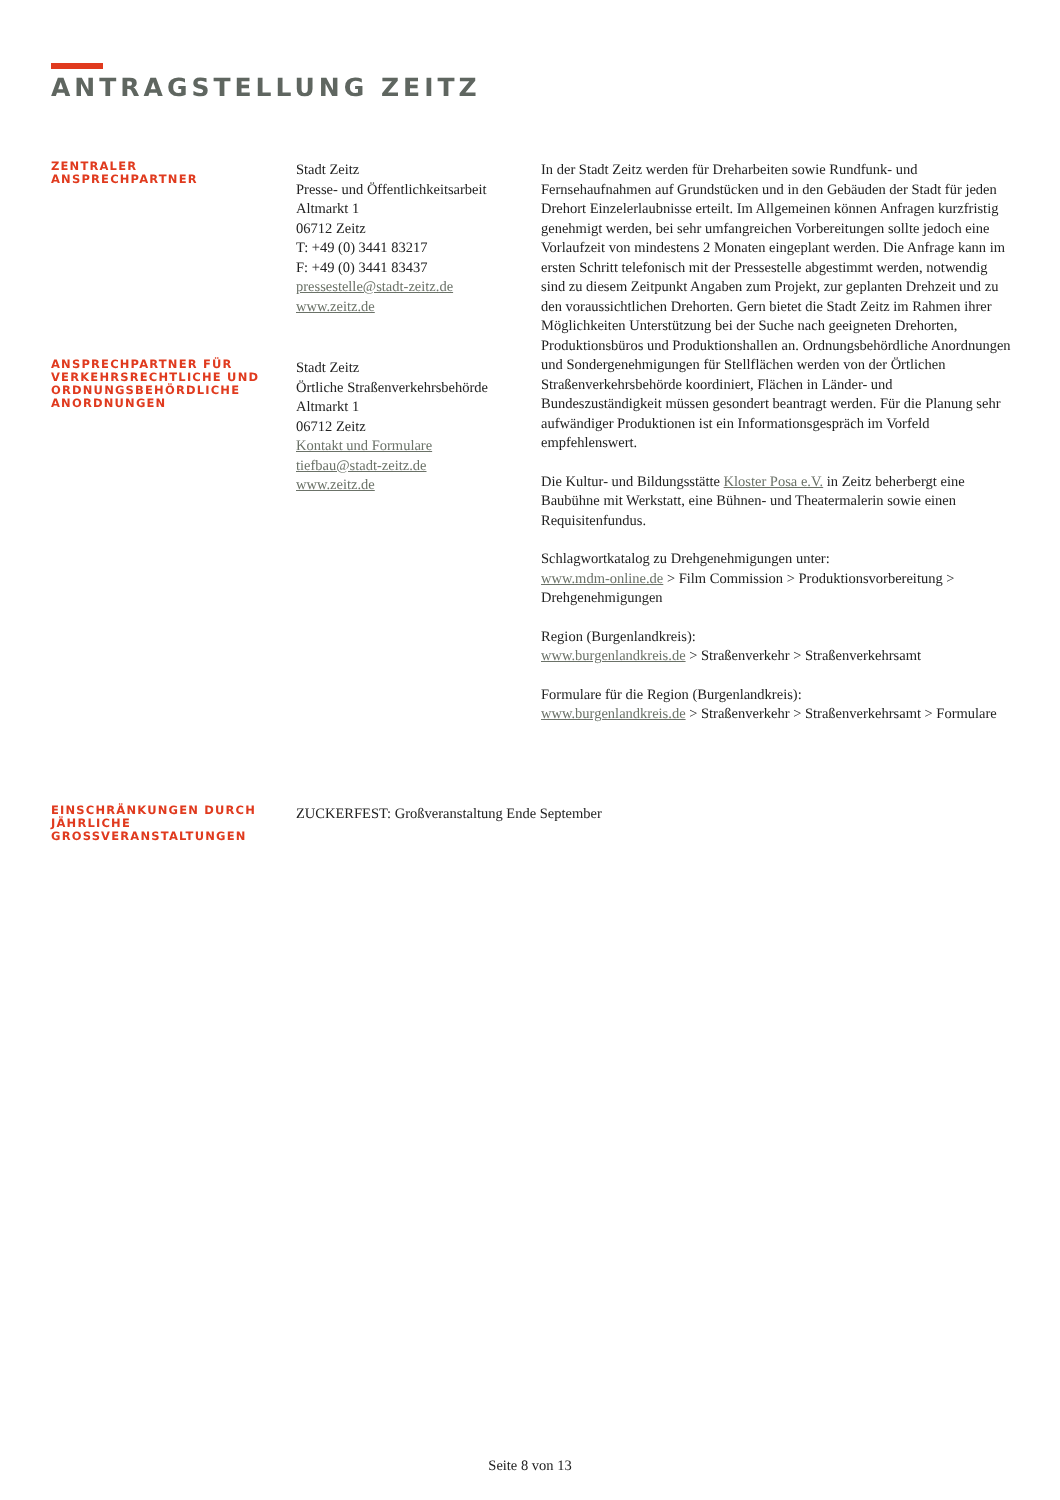ANTRAGSTELLUNG ZEITZ
ZENTRALER
ANSPRECHPARTNER
Stadt Zeitz
Presse- und Öffentlichkeitsarbeit
Altmarkt 1
06712 Zeitz
T: +49 (0) 3441 83217
F: +49 (0) 3441 83437
pressestelle@stadt-zeitz.de
www.zeitz.de
In der Stadt Zeitz werden für Dreharbeiten sowie Rundfunk- und Fernsehaufnahmen auf Grundstücken und in den Gebäuden der Stadt für jeden Drehort Einzelerlaubnisse erteilt. Im Allgemeinen können Anfragen kurzfristig genehmigt werden, bei sehr umfangreichen Vorbereitungen sollte jedoch eine Vorlaufzeit von mindestens 2 Monaten eingeplant werden. Die Anfrage kann im ersten Schritt telefonisch mit der Pressestelle abgestimmt werden, notwendig sind zu diesem Zeitpunkt Angaben zum Projekt, zur geplanten Drehzeit und zu den voraussichtlichen Drehorten. Gern bietet die Stadt Zeitz im Rahmen ihrer Möglichkeiten Unterstützung bei der Suche nach geeigneten Drehorten, Produktionsbüros und Produktionshallen an. Ordnungsbehördliche Anordnungen und Sondergenehmigungen für Stellflächen werden von der Örtlichen Straßenverkehrsbehörde koordiniert, Flächen in Länder- und Bundeszuständigkeit müssen gesondert beantragt werden. Für die Planung sehr aufwändiger Produktionen ist ein Informationsgespräch im Vorfeld empfehlenswert.
Die Kultur- und Bildungsstätte Kloster Posa e.V. in Zeitz beherbergt eine Baubühne mit Werkstatt, eine Bühnen- und Theatermalerin sowie einen Requisitenfundus.
Schlagwortkatalog zu Drehgenehmigungen unter:
www.mdm-online.de > Film Commission > Produktionsvorbereitung > Drehgenehmigungen
Region (Burgenlandkreis):
www.burgenlandkreis.de > Straßenverkehr > Straßenverkehrsamt
Formulare für die Region (Burgenlandkreis):
www.burgenlandkreis.de > Straßenverkehr > Straßenverkehrsamt > Formulare
ANSPRECHPARTNER FÜR VERKEHRSRECHTLICHE UND ORDNUNGSBEHÖRDLICHE ANORDNUNGEN
Stadt Zeitz
Örtliche Straßenverkehrsbehörde
Altmarkt 1
06712 Zeitz
Kontakt und Formulare
tiefbau@stadt-zeitz.de
www.zeitz.de
EINSCHRÄNKUNGEN DURCH JÄHRLICHE GROSSVERANSTALTUNGEN
ZUCKERFEST: Großveranstaltung Ende September
Seite 8 von 13